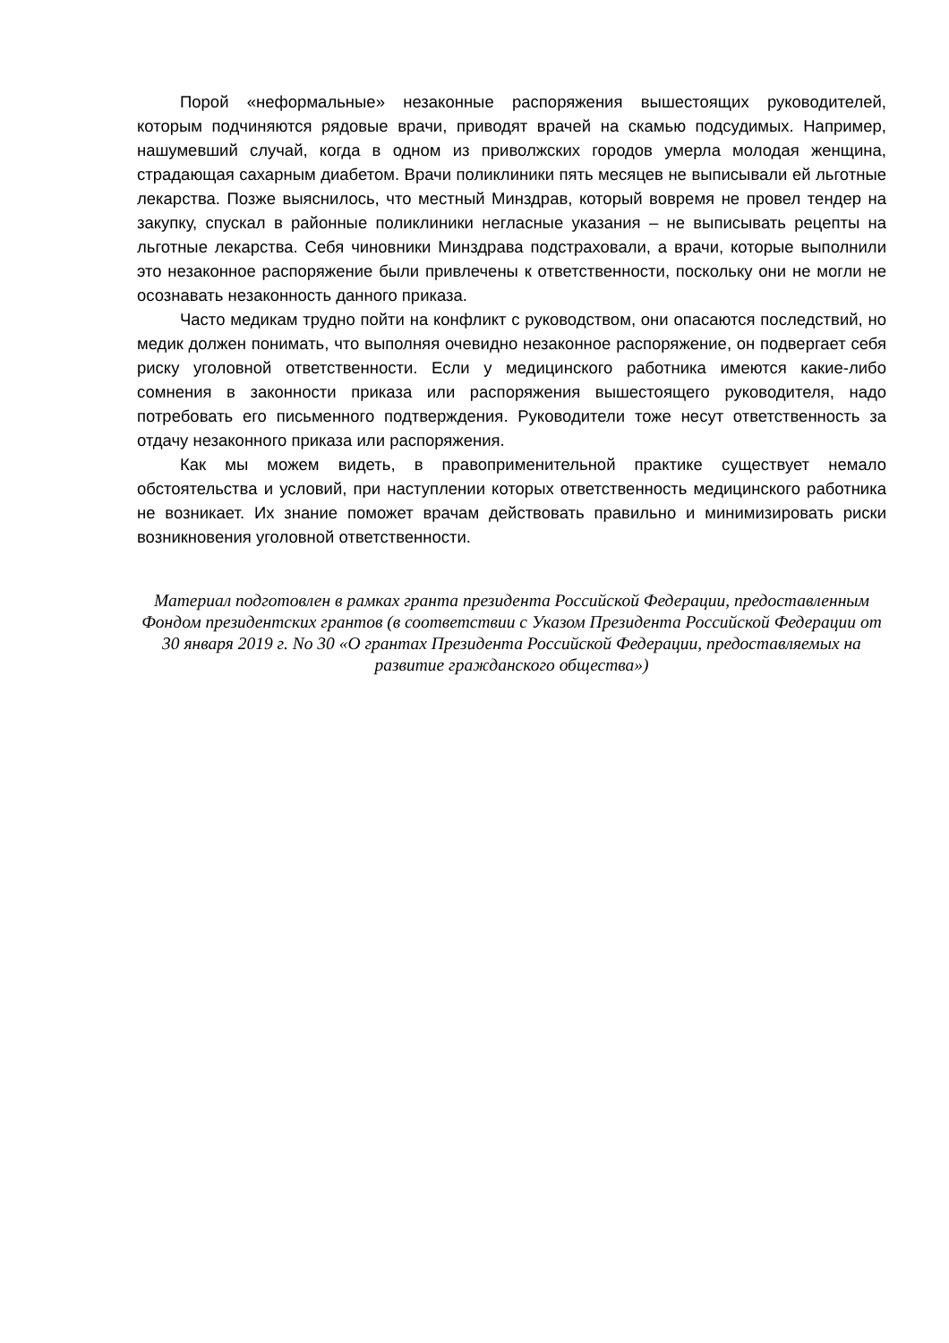Порой «неформальные» незаконные распоряжения вышестоящих руководителей, которым подчиняются рядовые врачи, приводят врачей на скамью подсудимых. Например, нашумевший случай, когда в одном из приволжских городов умерла молодая женщина, страдающая сахарным диабетом. Врачи поликлиники пять месяцев не выписывали ей льготные лекарства. Позже выяснилось, что местный Минздрав, который вовремя не провел тендер на закупку, спускал в районные поликлиники негласные указания – не выписывать рецепты на льготные лекарства. Себя чиновники Минздрава подстраховали, а врачи, которые выполнили это незаконное распоряжение были привлечены к ответственности, поскольку они не могли не осознавать незаконность данного приказа.
Часто медикам трудно пойти на конфликт с руководством, они опасаются последствий, но медик должен понимать, что выполняя очевидно незаконное распоряжение, он подвергает себя риску уголовной ответственности. Если у медицинского работника имеются какие-либо сомнения в законности приказа или распоряжения вышестоящего руководителя, надо потребовать его письменного подтверждения. Руководители тоже несут ответственность за отдачу незаконного приказа или распоряжения.
Как мы можем видеть, в правоприменительной практике существует немало обстоятельства и условий, при наступлении которых ответственность медицинского работника не возникает. Их знание поможет врачам действовать правильно и минимизировать риски возникновения уголовной ответственности.
Материал подготовлен в рамках гранта президента Российской Федерации, предоставленным Фондом президентских грантов (в соответствии с Указом Президента Российской Федерации от 30 января 2019 г. No 30 «О грантах Президента Российской Федерации, предоставляемых на развитие гражданского общества»)